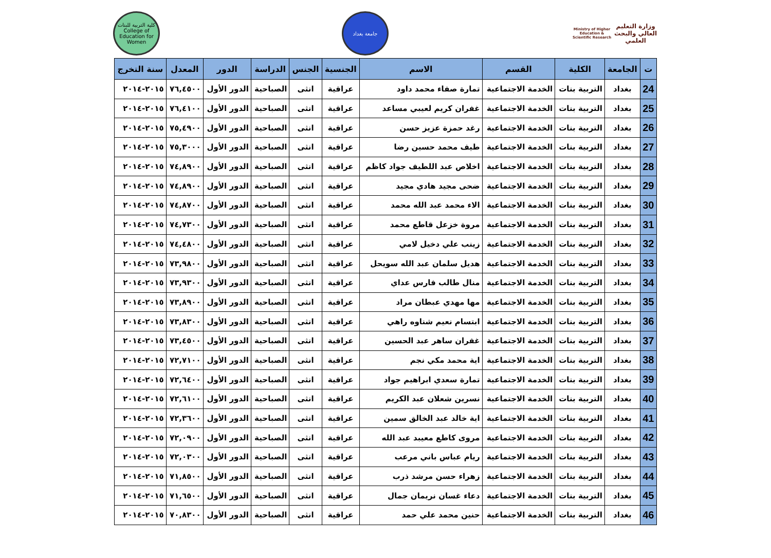وزارة التعليم العالي والبحث العلمي
Ministry of Higher Education & Scientific Research
جامعة بغداد
كلية التربية للبنات
College of Education for Women
| ت | الجامعة | الكلية | القسم | الاسم | الجنسية | الجنس | الدراسة | الدور | المعدل | سنة التخرج |
| --- | --- | --- | --- | --- | --- | --- | --- | --- | --- | --- |
| 24 | بغداد | التربية بنات | الخدمة الاجتماعية | تمارة صفاء محمد داود | عراقية | انثى | الصباحية | الدور الأول | ٧٦,٤٥٠٠ | ٢٠١٥-٢٠١٤ |
| 25 | بغداد | التربية بنات | الخدمة الاجتماعية | غفران كريم لعيبي مساعد | عراقية | انثى | الصباحية | الدور الأول | ٧٦,٤١٠٠ | ٢٠١٥-٢٠١٤ |
| 26 | بغداد | التربية بنات | الخدمة الاجتماعية | رغد حمزة عزيز حسن | عراقية | انثى | الصباحية | الدور الأول | ٧٥,٤٩٠٠ | ٢٠١٥-٢٠١٤ |
| 27 | بغداد | التربية بنات | الخدمة الاجتماعية | طيف محمد حسين رضا | عراقية | انثى | الصباحية | الدور الأول | ٧٥,٣٠٠٠ | ٢٠١٥-٢٠١٤ |
| 28 | بغداد | التربية بنات | الخدمة الاجتماعية | اخلاص عبد اللطيف جواد كاظم | عراقية | انثى | الصباحية | الدور الأول | ٧٤,٨٩٠٠ | ٢٠١٥-٢٠١٤ |
| 29 | بغداد | التربية بنات | الخدمة الاجتماعية | ضحى مجيد هادي مجيد | عراقية | انثى | الصباحية | الدور الأول | ٧٤,٨٩٠٠ | ٢٠١٥-٢٠١٤ |
| 30 | بغداد | التربية بنات | الخدمة الاجتماعية | الاء محمد عبد الله محمد | عراقية | انثى | الصباحية | الدور الأول | ٧٤,٨٧٠٠ | ٢٠١٥-٢٠١٤ |
| 31 | بغداد | التربية بنات | الخدمة الاجتماعية | مروة خزعل قاطع محمد | عراقية | انثى | الصباحية | الدور الأول | ٧٤,٧٣٠٠ | ٢٠١٥-٢٠١٤ |
| 32 | بغداد | التربية بنات | الخدمة الاجتماعية | زينب علي دخيل لامي | عراقية | انثى | الصباحية | الدور الأول | ٧٤,٤٨٠٠ | ٢٠١٥-٢٠١٤ |
| 33 | بغداد | التربية بنات | الخدمة الاجتماعية | هديل سلمان عبد الله سويحل | عراقية | انثى | الصباحية | الدور الأول | ٧٣,٩٨٠٠ | ٢٠١٥-٢٠١٤ |
| 34 | بغداد | التربية بنات | الخدمة الاجتماعية | منال طالب فارس عداي | عراقية | انثى | الصباحية | الدور الأول | ٧٣,٩٣٠٠ | ٢٠١٥-٢٠١٤ |
| 35 | بغداد | التربية بنات | الخدمة الاجتماعية | مها مهدي عبطان مراد | عراقية | انثى | الصباحية | الدور الأول | ٧٣,٨٩٠٠ | ٢٠١٥-٢٠١٤ |
| 36 | بغداد | التربية بنات | الخدمة الاجتماعية | ابتسام نعيم شناوه راهي | عراقية | انثى | الصباحية | الدور الأول | ٧٣,٨٣٠٠ | ٢٠١٥-٢٠١٤ |
| 37 | بغداد | التربية بنات | الخدمة الاجتماعية | غفران ساهر عبد الحسين | عراقية | انثى | الصباحية | الدور الأول | ٧٣,٤٥٠٠ | ٢٠١٥-٢٠١٤ |
| 38 | بغداد | التربية بنات | الخدمة الاجتماعية | اية محمد مكي نجم | عراقية | انثى | الصباحية | الدور الأول | ٧٢,٧١٠٠ | ٢٠١٥-٢٠١٤ |
| 39 | بغداد | التربية بنات | الخدمة الاجتماعية | تمارة سعدي ابراهيم جواد | عراقية | انثى | الصباحية | الدور الأول | ٧٢,٦٤٠٠ | ٢٠١٥-٢٠١٤ |
| 40 | بغداد | التربية بنات | الخدمة الاجتماعية | نسرين شعلان عبد الكريم | عراقية | انثى | الصباحية | الدور الأول | ٧٢,٦١٠٠ | ٢٠١٥-٢٠١٤ |
| 41 | بغداد | التربية بنات | الخدمة الاجتماعية | اية خالد عبد الخالق سمين | عراقية | انثى | الصباحية | الدور الأول | ٧٢,٣٦٠٠ | ٢٠١٥-٢٠١٤ |
| 42 | بغداد | التربية بنات | الخدمة الاجتماعية | مروى كاطع معيبد عبد الله | عراقية | انثى | الصباحية | الدور الأول | ٧٢,٠٩٠٠ | ٢٠١٥-٢٠١٤ |
| 43 | بغداد | التربية بنات | الخدمة الاجتماعية | ريام عباس باني مرعب | عراقية | انثى | الصباحية | الدور الأول | ٧٢,٠٣٠٠ | ٢٠١٥-٢٠١٤ |
| 44 | بغداد | التربية بنات | الخدمة الاجتماعية | زهراء حسن مرشد ذرب | عراقية | انثى | الصباحية | الدور الأول | ٧١,٨٥٠٠ | ٢٠١٥-٢٠١٤ |
| 45 | بغداد | التربية بنات | الخدمة الاجتماعية | دعاء غسان نريمان جمال | عراقية | انثى | الصباحية | الدور الأول | ٧١,٦٥٠٠ | ٢٠١٥-٢٠١٤ |
| 46 | بغداد | التربية بنات | الخدمة الاجتماعية | حنين محمد علي حمد | عراقية | انثى | الصباحية | الدور الأول | ٧٠,٨٣٠٠ | ٢٠١٥-٢٠١٤ |